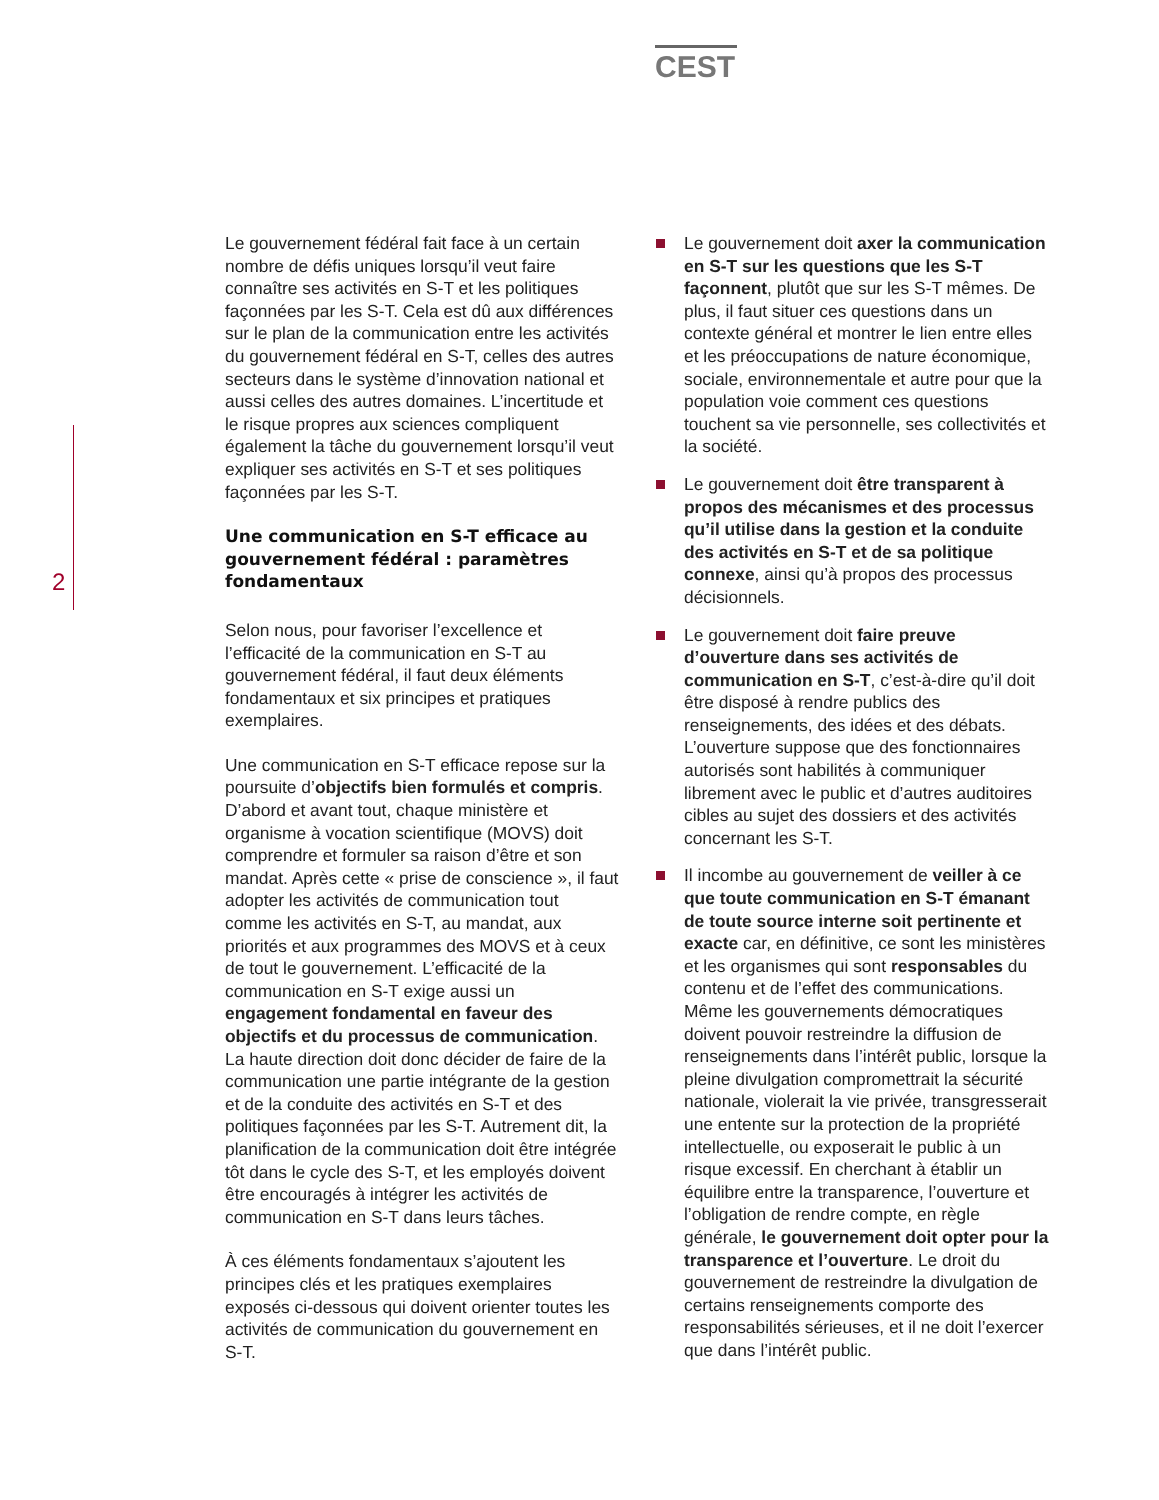CEST
2
Le gouvernement fédéral fait face à un certain nombre de défis uniques lorsqu’il veut faire connaître ses activités en S-T et les politiques façonnées par les S-T. Cela est dû aux différences sur le plan de la communication entre les activités du gouvernement fédéral en S-T, celles des autres secteurs dans le système d’innovation national et aussi celles des autres domaines. L’incertitude et le risque propres aux sciences compliquent également la tâche du gouvernement lorsqu’il veut expliquer ses activités en S-T et ses politiques façonnées par les S-T.
Une communication en S-T efficace au gouvernement fédéral : paramètres fondamentaux
Selon nous, pour favoriser l’excellence et l’efficacité de la communication en S-T au gouvernement fédéral, il faut deux éléments fondamentaux et six principes et pratiques exemplaires.
Une communication en S-T efficace repose sur la poursuite d’objectifs bien formulés et compris. D’abord et avant tout, chaque ministère et organisme à vocation scientifique (MOVS) doit comprendre et formuler sa raison d’être et son mandat. Après cette « prise de conscience », il faut adopter les activités de communication tout comme les activités en S-T, au mandat, aux priorités et aux programmes des MOVS et à ceux de tout le gouvernement. L’efficacité de la communication en S-T exige aussi un engagement fondamental en faveur des objectifs et du processus de communication. La haute direction doit donc décider de faire de la communication une partie intégrante de la gestion et de la conduite des activités en S-T et des politiques façonnées par les S-T. Autrement dit, la planification de la communication doit être intégrée tôt dans le cycle des S-T, et les employés doivent être encouragés à intégrer les activités de communication en S-T dans leurs tâches.
À ces éléments fondamentaux s’ajoutent les principes clés et les pratiques exemplaires exposés ci-dessous qui doivent orienter toutes les activités de communication du gouvernement en S-T.
Le gouvernement doit axer la communication en S-T sur les questions que les S-T façonnent, plutôt que sur les S-T mêmes. De plus, il faut situer ces questions dans un contexte général et montrer le lien entre elles et les préoccupations de nature économique, sociale, environnementale et autre pour que la population voie comment ces questions touchent sa vie personnelle, ses collectivités et la société.
Le gouvernement doit être transparent à propos des mécanismes et des processus qu’il utilise dans la gestion et la conduite des activités en S-T et de sa politique connexe, ainsi qu’à propos des processus décisionnels.
Le gouvernement doit faire preuve d’ouverture dans ses activités de communication en S-T, c’est-à-dire qu’il doit être disposé à rendre publics des renseignements, des idées et des débats. L’ouverture suppose que des fonctionnaires autorisés sont habilités à communiquer librement avec le public et d’autres auditoires cibles au sujet des dossiers et des activités concernant les S-T.
Il incombe au gouvernement de veiller à ce que toute communication en S-T émanant de toute source interne soit pertinente et exacte car, en définitive, ce sont les ministères et les organismes qui sont responsables du contenu et de l’effet des communications. Même les gouvernements démocratiques doivent pouvoir restreindre la diffusion de renseignements dans l’intérêt public, lorsque la pleine divulgation compromettrait la sécurité nationale, violerait la vie privée, transgresserait une entente sur la protection de la propriété intellectuelle, ou exposerait le public à un risque excessif. En cherchant à établir un équilibre entre la transparence, l’ouverture et l’obligation de rendre compte, en règle générale, le gouvernement doit opter pour la transparence et l’ouverture. Le droit du gouvernement de restreindre la divulgation de certains renseignements comporte des responsabilités sérieuses, et il ne doit l’exercer que dans l’intérêt public.